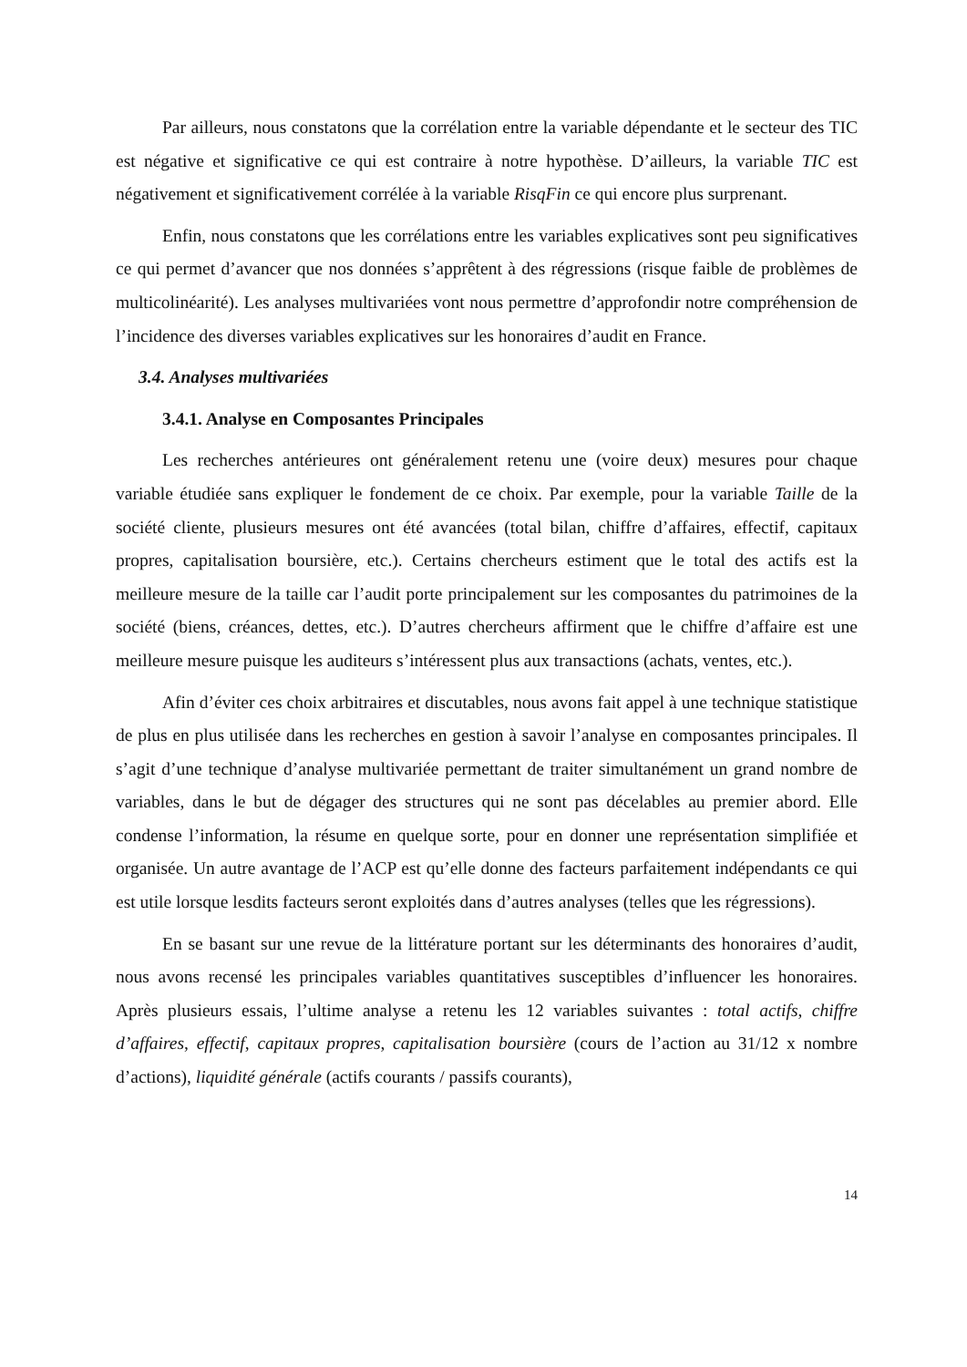Par ailleurs, nous constatons que la corrélation entre la variable dépendante et le secteur des TIC est négative et significative ce qui est contraire à notre hypothèse. D’ailleurs, la variable TIC est négativement et significativement corrélée à la variable RisqFin ce qui encore plus surprenant.
Enfin, nous constatons que les corrélations entre les variables explicatives sont peu significatives ce qui permet d’avancer que nos données s’apprêtent à des régressions (risque faible de problèmes de multicolinéarité). Les analyses multivariées vont nous permettre d’approfondir notre compréhension de l’incidence des diverses variables explicatives sur les honoraires d’audit en France.
3.4. Analyses multivariées
3.4.1. Analyse en Composantes Principales
Les recherches antérieures ont généralement retenu une (voire deux) mesures pour chaque variable étudiée sans expliquer le fondement de ce choix. Par exemple, pour la variable Taille de la société cliente, plusieurs mesures ont été avancées (total bilan, chiffre d’affaires, effectif, capitaux propres, capitalisation boursière, etc.). Certains chercheurs estiment que le total des actifs est la meilleure mesure de la taille car l’audit porte principalement sur les composantes du patrimoines de la société (biens, créances, dettes, etc.). D’autres chercheurs affirment que le chiffre d’affaire est une meilleure mesure puisque les auditeurs s’intéressent plus aux transactions (achats, ventes, etc.).
Afin d’éviter ces choix arbitraires et discutables, nous avons fait appel à une technique statistique de plus en plus utilisée dans les recherches en gestion à savoir l’analyse en composantes principales. Il s’agit d’une technique d’analyse multivariée permettant de traiter simultanément un grand nombre de variables, dans le but de dégager des structures qui ne sont pas décelables au premier abord. Elle condense l’information, la résume en quelque sorte, pour en donner une représentation simplifiée et organisée. Un autre avantage de l’ACP est qu’elle donne des facteurs parfaitement indépendants ce qui est utile lorsque lesdits facteurs seront exploités dans d’autres analyses (telles que les régressions).
En se basant sur une revue de la littérature portant sur les déterminants des honoraires d’audit, nous avons recensé les principales variables quantitatives susceptibles d’influencer les honoraires. Après plusieurs essais, l’ultime analyse a retenu les 12 variables suivantes : total actifs, chiffre d’affaires, effectif, capitaux propres, capitalisation boursière (cours de l’action au 31/12 x nombre d’actions), liquidité générale (actifs courants / passifs courants),
14